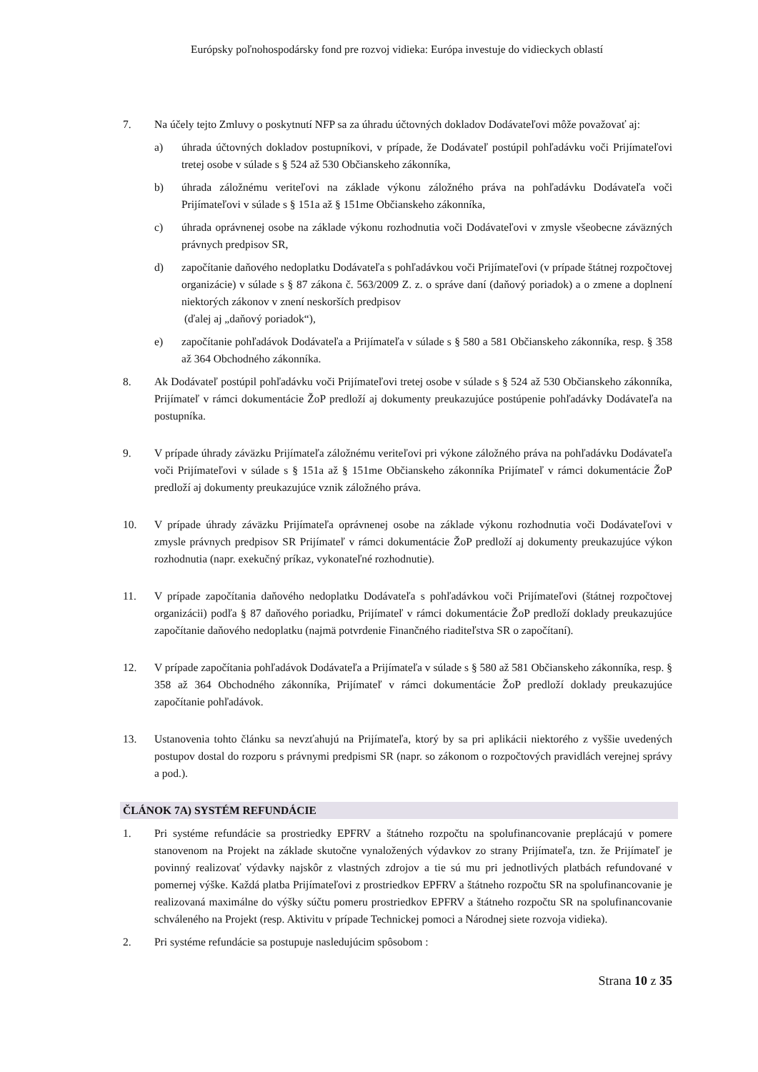Európsky poľnohospodársky fond pre rozvoj vidieka: Európa investuje do vidieckych oblastí
7. Na účely tejto Zmluvy o poskytnutí NFP sa za úhradu účtovných dokladov Dodávateľovi môže považovať aj:
a) úhrada účtovných dokladov postupníkovi, v prípade, že Dodávateľ postúpil pohľadávku voči Prijímateľovi tretej osobe v súlade s § 524 až 530 Občianskeho zákonníka,
b) úhrada záložnému veriteľovi na základe výkonu záložného práva na pohľadávku Dodávateľa voči Prijímateľovi v súlade s § 151a až § 151me Občianskeho zákonníka,
c) úhrada oprávnenej osobe na základe výkonu rozhodnutia voči Dodávateľovi v zmysle všeobecne záväzných právnych predpisov SR,
d) započítanie daňového nedoplatku Dodávateľa s pohľadávkou voči Prijímateľovi (v prípade štátnej rozpočtovej organizácie) v súlade s § 87 zákona č. 563/2009 Z. z. o správe daní (daňový poriadok) a o zmene a doplnení niektorých zákonov v znení neskorších predpisov
(ďalej aj „daňový poriadok“),
e) započítanie pohľadávok Dodávateľa a Prijímateľa v súlade s § 580 a 581 Občianskeho zákonníka, resp. § 358 až 364 Obchodného zákonníka.
8. Ak Dodávateľ postúpil pohľadávku voči Prijímateľovi tretej osobe v súlade s § 524 až 530 Občianskeho zákonníka, Prijímateľ v rámci dokumentácie ŽoP predloží aj dokumenty preukazujúce postúpenie pohľadávky Dodávateľa na postupníka.
9. V prípade úhrady záväzku Prijímateľa záložnému veriteľovi pri výkone záložného práva na pohľadávku Dodávateľa voči Prijímateľovi v súlade s § 151a až § 151me Občianskeho zákonníka Prijímateľ v rámci dokumentácie ŽoP predloží aj dokumenty preukazujúce vznik záložného práva.
10. V prípade úhrady záväzku Prijímateľa oprávnenej osobe na základe výkonu rozhodnutia voči Dodávateľovi v zmysle právnych predpisov SR Prijímateľ v rámci dokumentácie ŽoP predloží aj dokumenty preukazujúce výkon rozhodnutia (napr. exekučný príkaz, vykonateľné rozhodnutie).
11. V prípade započítania daňového nedoplatku Dodávateľa s pohľadávkou voči Prijímateľovi (štátnej rozpočtovej organizácii) podľa § 87 daňového poriadku, Prijímateľ v rámci dokumentácie ŽoP predloží doklady preukazujúce započítanie daňového nedoplatku (najmä potvrdenie Finančného riaditeľstva SR o započítaní).
12. V prípade započítania pohľadávok Dodávateľa a Prijímateľa v súlade s § 580 až 581 Občianskeho zákonníka, resp. § 358 až 364 Obchodného zákonníka, Prijímateľ v rámci dokumentácie ŽoP predloží doklady preukazujúce započítanie pohľadávok.
13. Ustanovenia tohto článku sa nevzťahujú na Prijímateľa, ktorý by sa pri aplikácii niektorého z vyššie uvedených postupov dostal do rozporu s právnymi predpismi SR (napr. so zákonom o rozpočtových pravidlách verejnej správy a pod.).
ČLÁNOK 7A) SYSTÉM REFUNDÁCIE
1. Pri systéme refundácie sa prostriedky EPFRV a štátneho rozpočtu na spolufinancovanie preplácajú v pomere stanovenom na Projekt na základe skutočne vynaložených výdavkov zo strany Prijímateľa, tzn. že Prijímateľ je povinný realizovať výdavky najskôr z vlastných zdrojov a tie sú mu pri jednotlivých platbách refundované v pomernej výške. Každá platba Prijímateľovi z prostriedkov EPFRV a štátneho rozpočtu SR na spolufinancovanie je realizovaná maximálne do výšky súčtu pomeru prostriedkov EPFRV a štátneho rozpočtu SR na spolufinancovanie schváleného na Projekt (resp. Aktivitu v prípade Technickej pomoci a Národnej siete rozvoja vidieka).
2. Pri systéme refundácie sa postupuje nasledujúcim spôsobom :
Strana 10 z 35